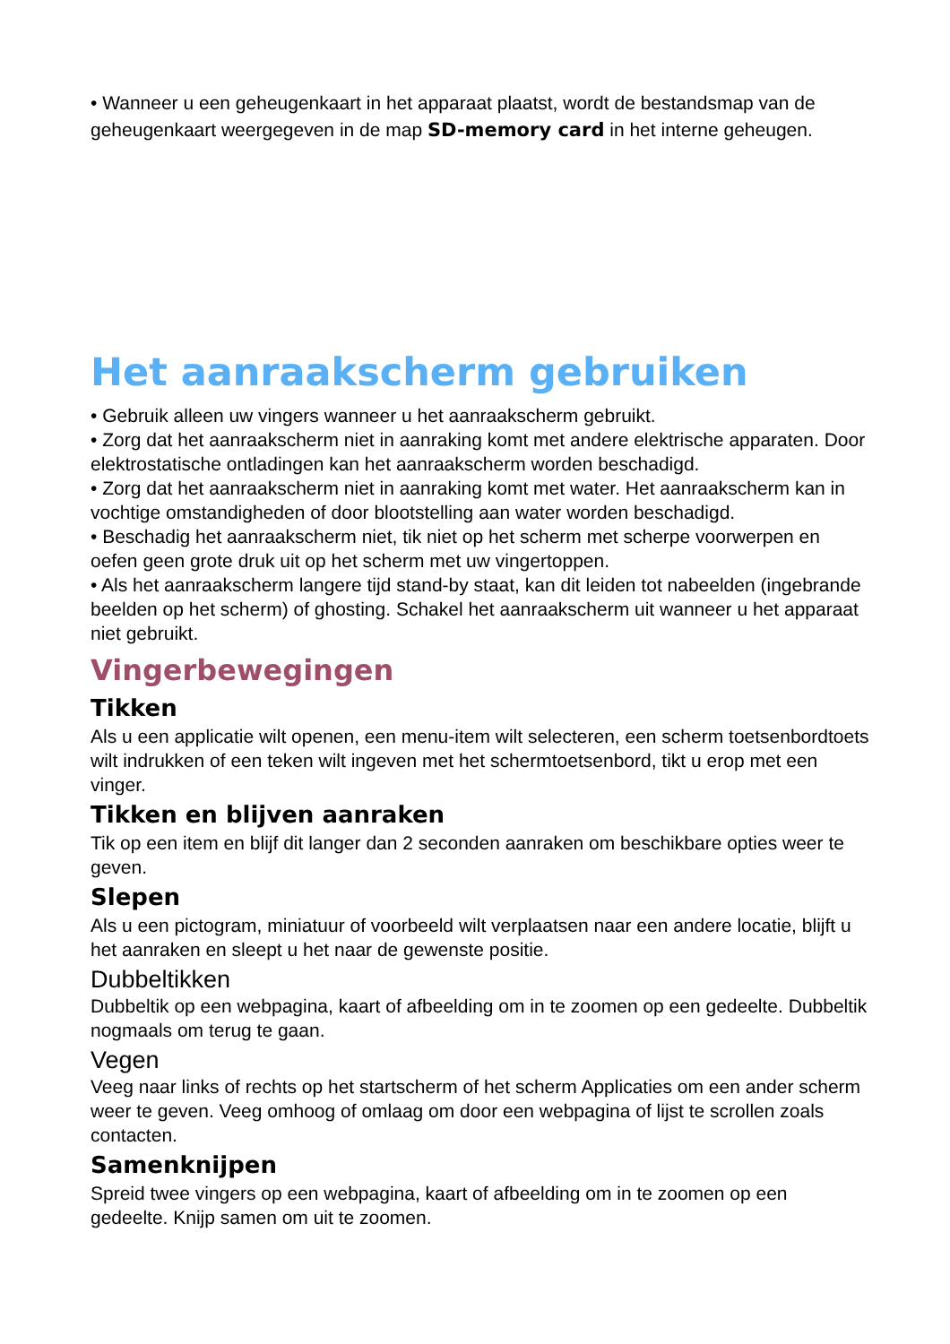• Wanneer u een geheugenkaart in het apparaat plaatst, wordt de bestandsmap van de geheugenkaart weergegeven in de map SD-memory card in het interne geheugen.
Het aanraakscherm gebruiken
• Gebruik alleen uw vingers wanneer u het aanraakscherm gebruikt.
• Zorg dat het aanraakscherm niet in aanraking komt met andere elektrische apparaten. Door elektrostatische ontladingen kan het aanraakscherm worden beschadigd.
• Zorg dat het aanraakscherm niet in aanraking komt met water. Het aanraakscherm kan in vochtige omstandigheden of door blootstelling aan water worden beschadigd.
• Beschadig het aanraakscherm niet, tik niet op het scherm met scherpe voorwerpen en oefen geen grote druk uit op het scherm met uw vingertoppen.
• Als het aanraakscherm langere tijd stand-by staat, kan dit leiden tot nabeelden (ingebrande beelden op het scherm) of ghosting. Schakel het aanraakscherm uit wanneer u het apparaat niet gebruikt.
Vingerbewegingen
Tikken
Als u een applicatie wilt openen, een menu-item wilt selecteren, een scherm toetsenbordtoets wilt indrukken of een teken wilt ingeven met het schermtoetsenbord, tikt u erop met een vinger.
Tikken en blijven aanraken
Tik op een item en blijf dit langer dan 2 seconden aanraken om beschikbare opties weer te geven.
Slepen
Als u een pictogram, miniatuur of voorbeeld wilt verplaatsen naar een andere locatie, blijft u het aanraken en sleept u het naar de gewenste positie.
Dubbeltikken
Dubbeltik op een webpagina, kaart of afbeelding om in te zoomen op een gedeelte. Dubbeltik nogmaals om terug te gaan.
Vegen
Veeg naar links of rechts op het startscherm of het scherm Applicaties om een ander scherm weer te geven. Veeg omhoog of omlaag om door een webpagina of lijst te scrollen zoals contacten.
Samenknijpen
Spreid twee vingers op een webpagina, kaart of afbeelding om in te zoomen op een gedeelte. Knijp samen om uit te zoomen.